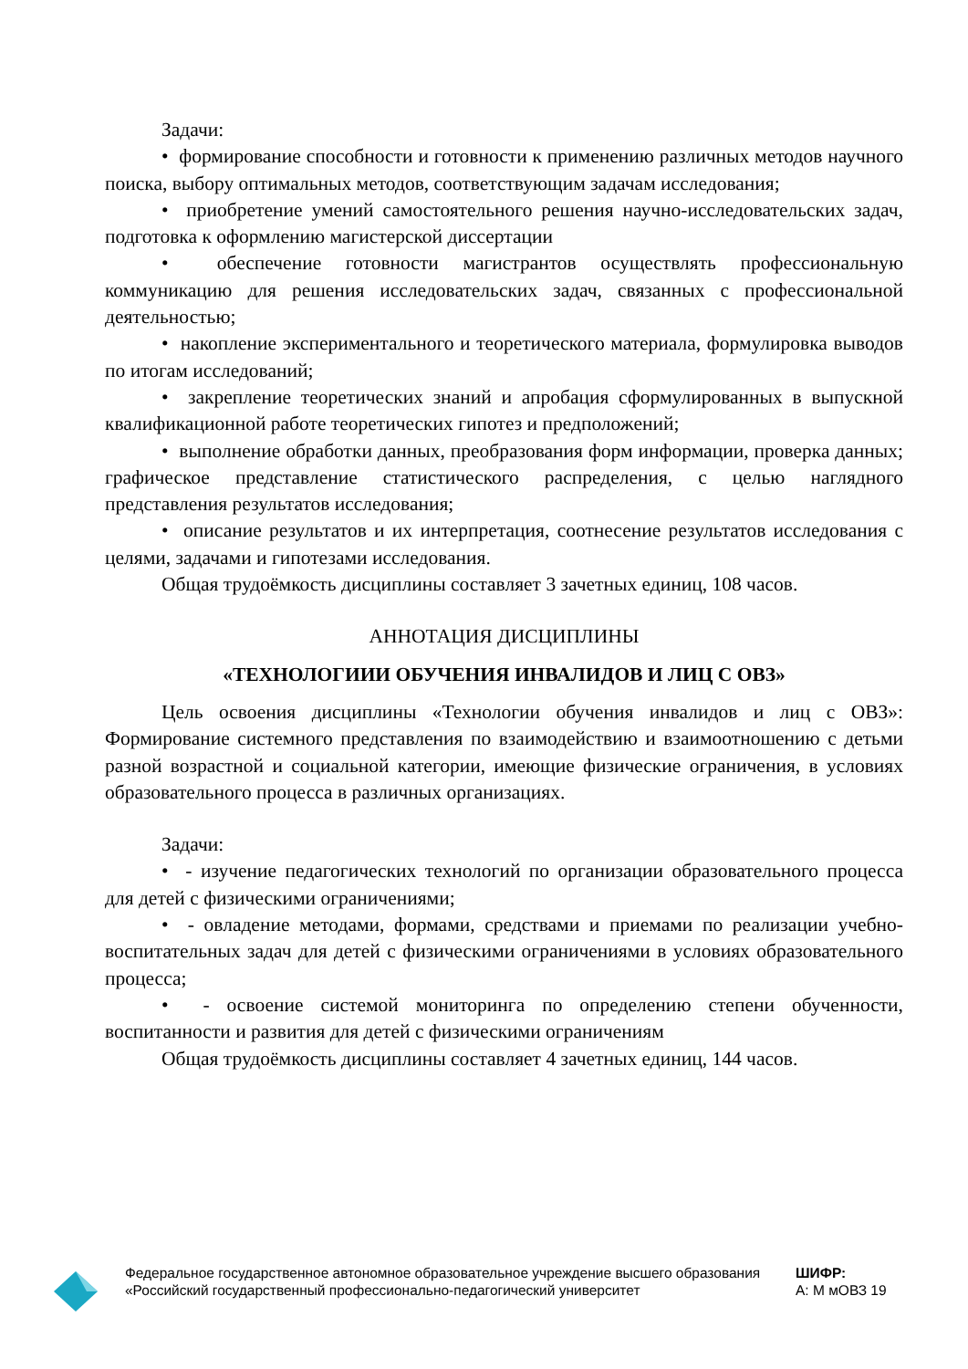Задачи:
• формирование способности и готовности к применению различных методов научного поиска, выбору оптимальных методов, соответствующим задачам исследования;
• приобретение умений самостоятельного решения научно-исследовательских задач, подготовка к оформлению магистерской диссертации
• обеспечение готовности магистрантов осуществлять профессиональную коммуникацию для решения исследовательских задач, связанных с профессиональной деятельностью;
• накопление экспериментального и теоретического материала, формулировка выводов по итогам исследований;
• закрепление теоретических знаний и апробация сформулированных в выпускной квалификационной работе теоретических гипотез и предположений;
• выполнение обработки данных, преобразования форм информации, проверка данных; графическое представление статистического распределения, с целью наглядного представления результатов исследования;
• описание результатов и их интерпретация, соотнесение результатов исследования с целями, задачами и гипотезами исследования.
Общая трудоёмкость дисциплины составляет 3 зачетных единиц, 108 часов.
АННОТАЦИЯ ДИСЦИПЛИНЫ
«ТЕХНОЛОГИИИ ОБУЧЕНИЯ ИНВАЛИДОВ И ЛИЦ С ОВЗ»
Цель освоения дисциплины «Технологии обучения инвалидов и лиц с ОВЗ»: Формирование системного представления по взаимодействию и взаимоотношению с детьми разной возрастной и социальной категории, имеющие физические ограничения, в условиях образовательного процесса в различных организациях.
Задачи:
• - изучение педагогических технологий по организации образовательного процесса для детей с физическими ограничениями;
• - овладение методами, формами, средствами и приемами по реализации учебно-воспитательных задач для детей с физическими ограничениями в условиях образовательного процесса;
• - освоение системой мониторинга по определению степени обученности, воспитанности и развития для детей с физическими ограничениям
Общая трудоёмкость дисциплины составляет 4 зачетных единиц, 144 часов.
Федеральное государственное автономное образовательное учреждение высшего образования «Российский государственный профессионально-педагогический университет
ШИФР:
А: М мОВЗ 19